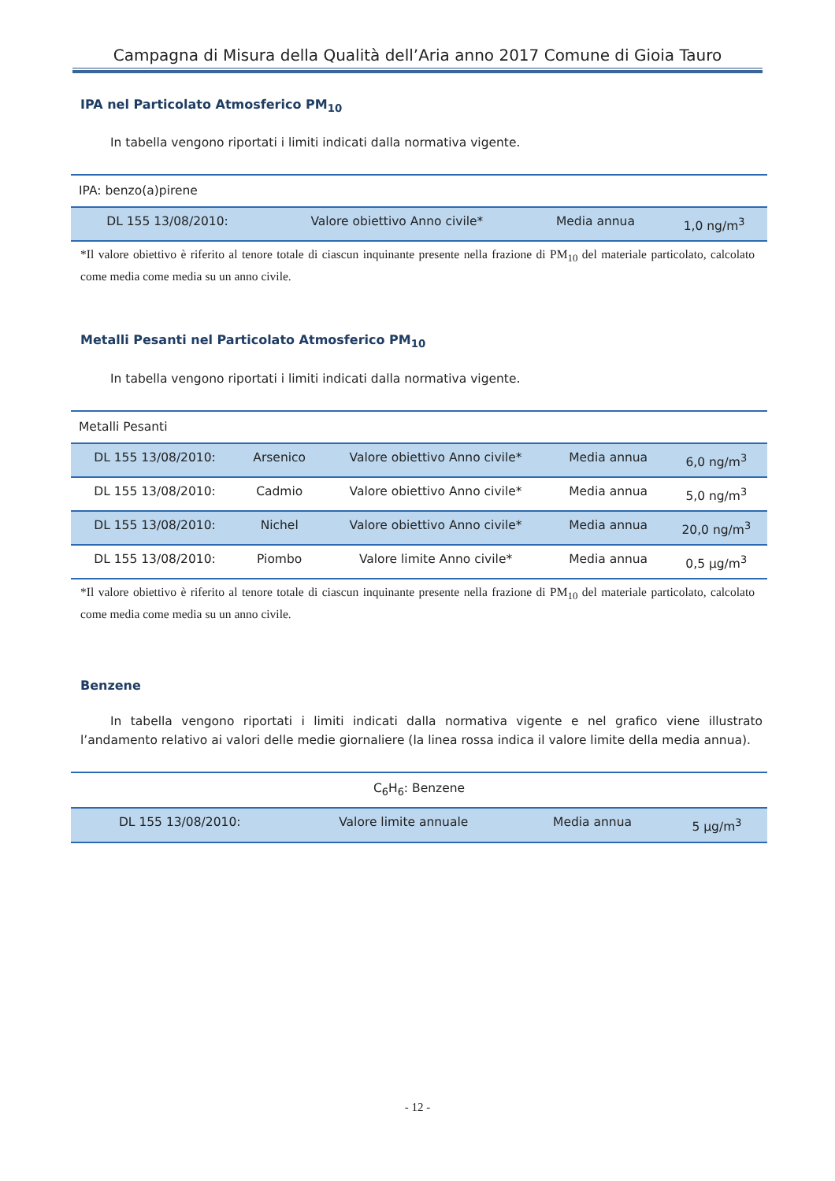Campagna di Misura della Qualità dell’Aria anno 2017 Comune di Gioia Tauro
IPA nel Particolato Atmosferico PM<sub>10</sub>
In tabella vengono riportati i limiti indicati dalla normativa vigente.
| IPA: benzo(a)pirene | | | |
| DL 155 13/08/2010: | Valore obiettivo Anno civile* | Media annua | 1,0 ng/m<sup>3</sup> |
*Il valore obiettivo è riferito al tenore totale di ciascun inquinante presente nella frazione di PM<sub>10</sub> del materiale particolato, calcolato come media come media su un anno civile.
Metalli Pesanti nel Particolato Atmosferico PM<sub>10</sub>
In tabella vengono riportati i limiti indicati dalla normativa vigente.
| Metalli Pesanti | | | | |
| DL 155 13/08/2010: | Arsenico | Valore obiettivo Anno civile* | Media annua | 6,0 ng/m<sup>3</sup> |
| DL 155 13/08/2010: | Cadmio | Valore obiettivo Anno civile* | Media annua | 5,0 ng/m<sup>3</sup> |
| DL 155 13/08/2010: | Nichel | Valore obiettivo Anno civile* | Media annua | 20,0 ng/m<sup>3</sup> |
| DL 155 13/08/2010: | Piombo | Valore limite Anno civile* | Media annua | 0,5 µg/m<sup>3</sup> |
*Il valore obiettivo è riferito al tenore totale di ciascun inquinante presente nella frazione di PM<sub>10</sub> del materiale particolato, calcolato come media come media su un anno civile.
Benzene
In tabella vengono riportati i limiti indicati dalla normativa vigente e nel grafico viene illustrato l’andamento relativo ai valori delle medie giornaliere (la linea rossa indica il valore limite della media annua).
| C<sub>6</sub>H<sub>6</sub>: Benzene | | | |
| DL 155 13/08/2010: | Valore limite annuale | Media annua | 5 µg/m<sup>3</sup> |
- 12 -